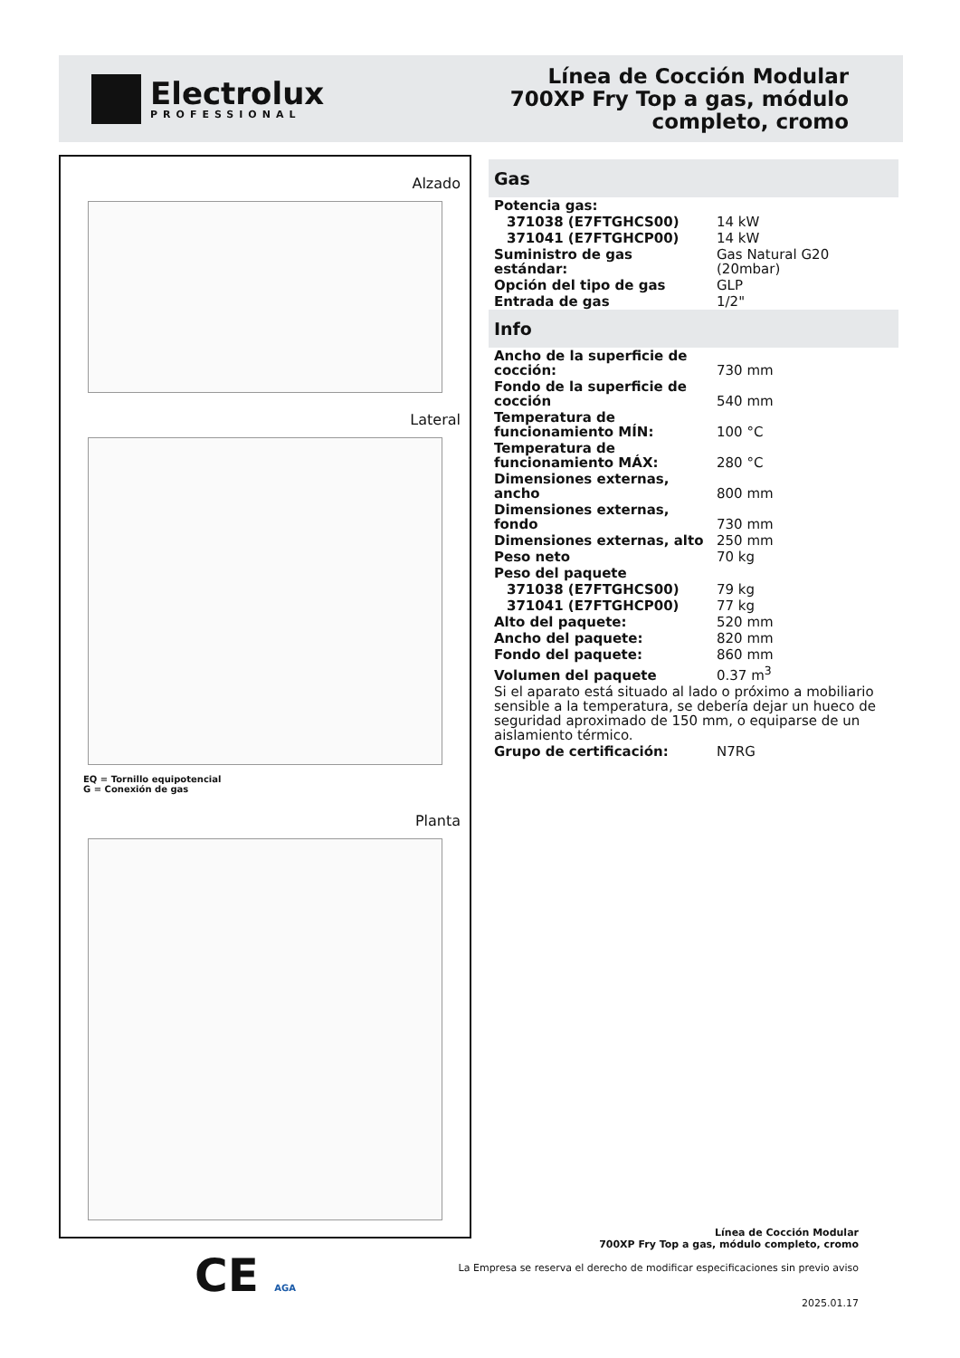Electrolux
PROFESSIONAL
Línea de Cocción Modular
700XP Fry Top a gas, módulo
completo, cromo
Alzado
Lateral
EQ = Tornillo equipotencial
G = Conexión de gas
Planta
Gas
| Potencia gas: | |
| 371038 (E7FTGHCS00) | 14 kW |
| 371041 (E7FTGHCP00) | 14 kW |
| Suministro de gas estándar: | Gas Natural G20 (20mbar) |
| Opción del tipo de gas | GLP |
| Entrada de gas | 1/2" |
Info
| Ancho de la superficie de cocción: | 730 mm |
| Fondo de la superficie de cocción | 540 mm |
| Temperatura de funcionamiento MÍN: | 100 °C |
| Temperatura de funcionamiento MÁX: | 280 °C |
| Dimensiones externas, ancho | 800 mm |
| Dimensiones externas, fondo | 730 mm |
| Dimensiones externas, alto | 250 mm |
| Peso neto | 70 kg |
| Peso del paquete | |
| 371038 (E7FTGHCS00) | 79 kg |
| 371041 (E7FTGHCP00) | 77 kg |
| Alto del paquete: | 520 mm |
| Ancho del paquete: | 820 mm |
| Fondo del paquete: | 860 mm |
| Volumen del paquete | 0.37 m<sup>3</sup> |
| Si el aparato está situado al lado o próximo a mobiliario sensible a la temperatura, se debería dejar un hueco de seguridad aproximado de 150 mm, o equiparse de un aislamiento térmico. | |
| Grupo de certificación: | N7RG |
CE AGA
Línea de Cocción Modular
700XP Fry Top a gas, módulo completo, cromo
La Empresa se reserva el derecho de modificar especificaciones sin previo aviso
2025.01.17